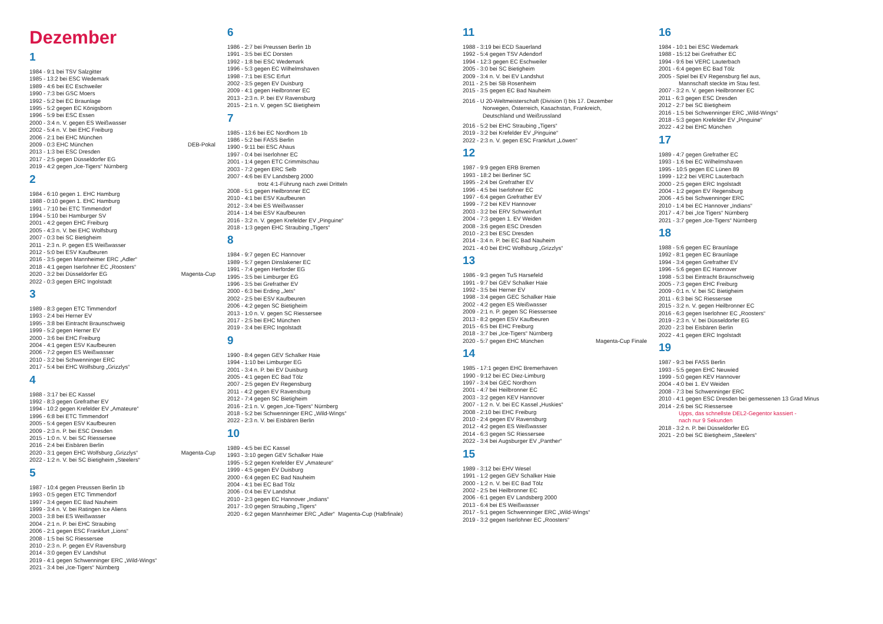Dezember
1
1984 - 9:1 bei TSV Salzgitter
1985 - 13:2 bei ESC Wedemark
1989 - 4:6 bei EC Eschweiler
1990 - 7:3 bei GSC Moers
1992 - 5:2 bei EC Braunlage
1995 - 5:2 gegen EC Königsborn
1996 - 5:9 bei ESC Essen
2000 - 3:4 n. V. gegen ES Weißwasser
2002 - 5:4 n. V. bei EHC Freiburg
2006 - 2:1 bei EHC München
2009 - 0:3 EHC München DEB-Pokal
2013 - 1:3 bei ESC Dresden
2017 - 2:5 gegen Düsseldorfer EG
2019 - 4:2 gegen „Ice-Tigers“ Nürnberg
2
1984 - 6:10 gegen 1. EHC Hamburg
1988 - 0:10 gegen 1. EHC Hamburg
1991 - 7:10 bei ETC Timmendorf
1994 - 5:10 bei Hamburger SV
2001 - 4:2 gegen EHC Freiburg
2005 - 4:3 n. V. bei EHC Wolfsburg
2007 - 0:3 bei SC Bietigheim
2011 - 2:3 n. P. gegen ES Weißwasser
2012 - 5:0 bei ESV Kaufbeuren
2016 - 3:5 gegen Mannheimer ERC „Adler“
2018 - 4:1 gegen Iserlohner EC „Roosters“
2020 - 3:2 bei Düsseldorfer EG Magenta-Cup
2022 - 0:3 gegen ERC Ingolstadt
3
1989 - 8:3 gegen ETC Timmendorf
1993 - 2:4 bei Herner EV
1995 - 3:8 bei Eintracht Braunschweig
1999 - 5:2 gegen Herner EV
2000 - 3:6 bei EHC Freiburg
2004 - 4:1 gegen ESV Kaufbeuren
2006 - 7:2 gegen ES Weißwasser
2010 - 3:2 bei Schwenninger ERC
2017 - 5:4 bei EHC Wolfsburg „Grizzlys“
4
1988 - 3:17 bei EC Kassel
1992 - 8:3 gegen Grefrather EV
1994 - 10:2 gegen Krefelder EV „Amateure“
1996 - 6:8 bei ETC Timmendorf
2005 - 5:4 gegen ESV Kaufbeuren
2009 - 2:3 n. P. bei ESC Dresden
2015 - 1:0 n. V. bei SC Riessersee
2016 - 2:4 bei Eisbären Berlin
2020 - 3:1 gegen EHC Wolfsburg „Grizzlys“ Magenta-Cup
2022 - 1:2 n. V. bei SC Bietigheim „Steelers“
5
1987 - 10:4 gegen Preussen Berlin 1b
1993 - 0:5 gegen ETC Timmendorf
1997 - 3:4 gegen EC Bad Nauheim
1999 - 3:4 n. V. bei Ratingen Ice Aliens
2003 - 3:8 bei ES Weißwasser
2004 - 2:1 n. P. bei EHC Straubing
2006 - 2:1 gegen ESC Frankfurt „Lions“
2008 - 1:5 bei SC Riessersee
2010 - 2:3 n. P. gegen EV Ravensburg
2014 - 3:0 gegen EV Landshut
2019 - 4:1 gegen Schwenninger ERC „Wild-Wings“
2021 - 3:4 bei „Ice-Tigers“ Nürnberg
6
1986 - 2:7 bei Preussen Berlin 1b
1991 - 3:5 bei EC Dorsten
1992 - 1:8 bei ESC Wedemark
1996 - 5:3 gegen EC Wilhelmshaven
1998 - 7:1 bei ESC Erfurt
2002 - 3:5 gegen EV Duisburg
2009 - 4:1 gegen Heilbronner EC
2013 - 2:3 n. P. bei EV Ravensburg
2015 - 2:1 n. V. gegen SC Bietigheim
7
1985 - 13:6 bei EC Nordhorn 1b
1986 - 5:2 bei FASS Berlin
1990 - 9:11 bei ESC Ahaus
1997 - 0:4 bei Iserlohner EC
2001 - 1:4 gegen ETC Crimmitschau
2003 - 7:2 gegen ERC Selb
2007 - 4:6 bei EV Landsberg 2000
trotz 4:1-Führung nach zwei Dritteln
2008 - 5:1 gegen Heilbronner EC
2010 - 4:1 bei ESV Kaufbeuren
2012 - 3:4 bei ES Weißwasser
2014 - 1:4 bei ESV Kaufbeuren
2016 - 3:2 n. V. gegen Krefelder EV „Pinguine“
2018 - 1:3 gegen EHC Straubing „Tigers“
8
1984 - 9:7 gegen EC Hannover
1989 - 5:7 gegen Dinslakener EC
1991 - 7:4 gegen Herforder EG
1995 - 3:5 bei Limburger EG
1996 - 3:5 bei Grefrather EV
2000 - 6:3 bei Erding „Jets“
2002 - 2:5 bei ESV Kaufbeuren
2006 - 4:2 gegen SC Bietigheim
2013 - 1:0 n. V. gegen SC Riessersee
2017 - 2:5 bei EHC München
2019 - 3:4 bei ERC Ingolstadt
9
1990 - 8:4 gegen GEV Schalker Haie
1994 - 1:10 bei Limburger EG
2001 - 3:4 n. P. bei EV Duisburg
2005 - 4:1 gegen EC Bad Tölz
2007 - 2:5 gegen EV Regensburg
2011 - 4:2 gegen EV Ravensburg
2012 - 7:4 gegen SC Bietigheim
2016 - 2:1 n. V. gegen „Ice-Tigers“ Nürnberg
2018 - 5:2 bei Schwenninger ERC „Wild-Wings“
2022 - 2:3 n. V. bei Eisbären Berlin
10
1989 - 4:5 bei EC Kassel
1993 - 3:10 gegen GEV Schalker Haie
1995 - 5:2 gegen Krefelder EV „Amateure“
1999 - 4:5 gegen EV Duisburg
2000 - 6:4 gegen EC Bad Nauheim
2004 - 4:1 bei EC Bad Tölz
2006 - 0:4 bei EV Landshut
2010 - 2:3 gegen EC Hannover „Indians“
2017 - 3:0 gegen Straubing „Tigers“
2020 - 6:2 gegen Mannheimer ERC „Adler“ Magenta-Cup (Halbfinale)
11
1988 - 3:19 bei ECD Sauerland
1992 - 5:4 gegen TSV Adendorf
1994 - 12:3 gegen EC Eschweiler
2005 - 3:0 bei SC Bietigheim
2009 - 3:4 n. V. bei EV Landshut
2011 - 2:5 bei SB Rosenheim
2015 - 3:5 gegen EC Bad Nauheim
2016 - U 20-Weltmeisterschaft (Division I) bis 17. Dezember
Norwegen, Österreich, Kasachstan, Frankreich,
Deutschland und Weißrussland
2016 - 5:2 bei EHC Straubing „Tigers“
2019 - 3:2 bei Krefelder EV „Pinguine“
2022 - 2:3 n. V. gegen ESC Frankfurt „Löwen“
12
1987 - 9:9 gegen ERB Bremen
1993 - 18:2 bei Berliner SC
1995 - 2:4 bei Grefrather EV
1996 - 4:5 bei Iserlohner EC
1997 - 6:4 gegen Grefrather EV
1999 - 7:2 bei KEV Hannover
2003 - 3:2 bei ERV Schweinfurt
2004 - 7:3 gegen 1. EV Weiden
2008 - 3:6 gegen ESC Dresden
2010 - 2:3 bei ESC Dresden
2014 - 3:4 n. P. bei EC Bad Nauheim
2021 - 4:0 bei EHC Wolfsburg „Grizzlys“
13
1986 - 9:3 gegen TuS Harsefeld
1991 - 9:7 bei GEV Schalker Haie
1992 - 3:5 bei Herner EV
1998 - 3:4 gegen GEC Schalker Haie
2002 - 4:2 gegen ES Weißwasser
2009 - 2:1 n. P. gegen SC Riessersee
2013 - 8:2 gegen ESV Kaufbeuren
2015 - 6:5 bei EHC Freiburg
2018 - 3:7 bei „Ice-Tigers“ Nürnberg
2020 - 5:7 gegen EHC München Magenta-Cup Finale
14
1985 - 17:1 gegen EHC Bremerhaven
1990 - 9:12 bei EC Diez-Limburg
1997 - 3:4 bei GEC Nordhorn
2001 - 4:7 bei Heilbronner EC
2003 - 3:2 gegen KEV Hannover
2007 - 1:2 n. V. bei EC Kassel „Huskies“
2008 - 2:10 bei EHC Freiburg
2010 - 2:4 gegen EV Ravensburg
2012 - 4:2 gegen ES Weißwasser
2014 - 6:3 gegen SC Riessersee
2022 - 3:4 bei Augsburger EV „Panther“
15
1989 - 3:12 bei EHV Wesel
1991 - 1:2 gegen GEV Schalker Haie
2000 - 1:2 n. V. bei EC Bad Tölz
2002 - 2:5 bei Heilbronner EC
2006 - 6:1 gegen EV Landsberg 2000
2013 - 6:4 bei ES Weißwasser
2017 - 5:1 gegen Schwenninger ERC „Wild-Wings“
2019 - 3:2 gegen Iserlohner EC „Roosters“
16
1984 - 10:1 bei ESC Wedemark
1988 - 15:12 bei Grefrather EC
1994 - 9:6 bei VERC Lauterbach
2001 - 6:4 gegen EC Bad Tölz
2005 - Spiel bei EV Regensburg fiel aus,
Mannschaft steckte im Stau fest.
2007 - 3:2 n. V. gegen Heilbronner EC
2011 - 6:3 gegen ESC Dresden
2012 - 2:7 bei SC Bietigheim
2016 - 1:5 bei Schwenninger ERC „Wild-Wings“
2018 - 5:3 gegen Krefelder EV „Pinguine“
2022 - 4:2 bei EHC München
17
1989 - 4:7 gegen Grefrather EC
1993 - 1:6 bei EC Wilhelmshaven
1995 - 10:5 gegen EC Lünen 89
1999 - 12:2 bei VERC Lauterbach
2000 - 2:5 gegen ERC Ingolstadt
2004 - 1:2 gegen EV Regensburg
2006 - 4:5 bei Schwenninger ERC
2010 - 1:4 bei EC Hannover „Indians“
2017 - 4:7 bei „Ice Tigers“ Nürnberg
2021 - 3:7 gegen „Ice-Tigers“ Nürnberg
18
1988 - 5:6 gegen EC Braunlage
1992 - 8:1 gegen EC Braunlage
1994 - 3:4 gegen Grefrather EV
1996 - 5:6 gegen EC Hannover
1998 - 5:3 bei Eintracht Braunschweig
2005 - 7:3 gegen EHC Freiburg
2009 - 0:1 n. V. bei SC Bietigheim
2011 - 6:3 bei SC Riessersee
2015 - 3:2 n. V. gegen Heilbronner EC
2016 - 6:3 gegen Iserlohner EC „Roosters“
2019 - 2:3 n. V. bei Düsseldorfer EG
2020 - 2:3 bei Eisbären Berlin
2022 - 4:1 gegen ERC Ingolstadt
19
1987 - 9:3 bei FASS Berlin
1993 - 5:5 gegen EHC Neuwied
1999 - 5:0 gegen KEV Hannover
2004 - 4:0 bei 1. EV Weiden
2008 - 7:3 bei Schwenninger ERC
2010 - 4:1 gegen ESC Dresden bei gemessenen 13 Grad Minus
2014 - 2:6 bei SC Riessersee
Upps, das schnellste DEL2-Gegentor kassiert -
nach nur 9 Sekunden
2018 - 3:2 n. P. bei Düsseldorfer EG
2021 - 2:0 bei SC Bietigheim „Steelers“